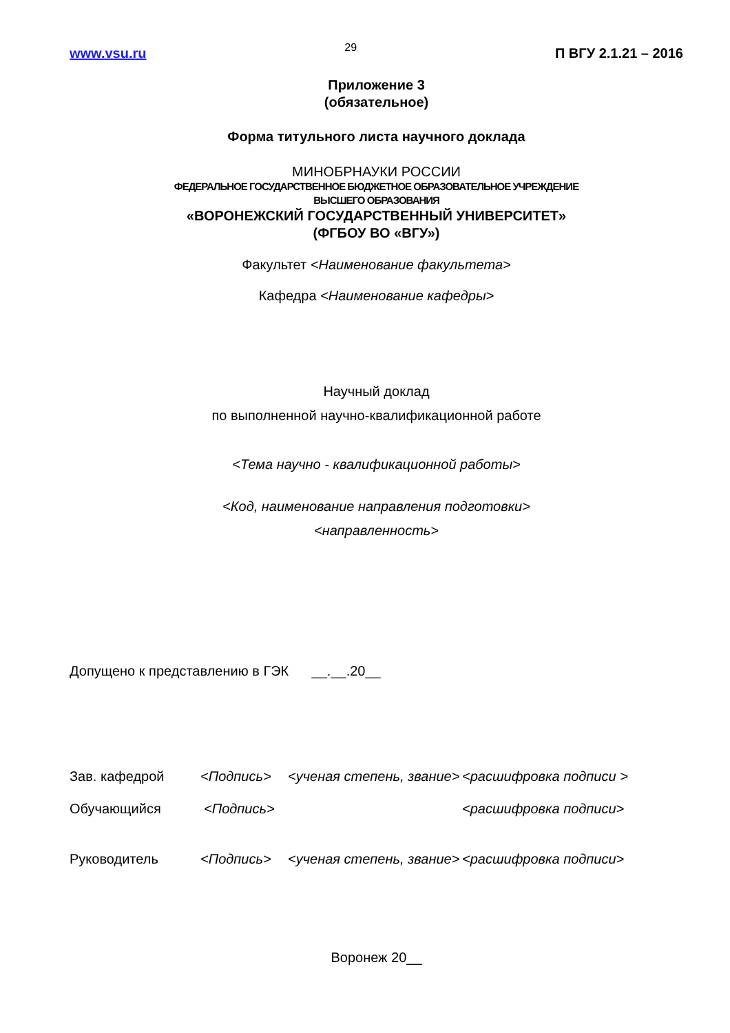www.vsu.ru 29 П ВГУ 2.1.21 – 2016
Приложение 3
(обязательное)
Форма титульного листа научного доклада
МИНОБРНАУКИ РОССИИ
ФЕДЕРАЛЬНОЕ ГОСУДАРСТВЕННОЕ БЮДЖЕТНОЕ ОБРАЗОВАТЕЛЬНОЕ УЧРЕЖДЕНИЕ
ВЫСШЕГО ОБРАЗОВАНИЯ
«ВОРОНЕЖСКИЙ ГОСУДАРСТВЕННЫЙ УНИВЕРСИТЕТ»
(ФГБОУ ВО «ВГУ»)
Факультет <Наименование факультета>
Кафедра <Наименование кафедры>
Научный доклад
по выполненной научно-квалификационной работе
<Тема научно - квалификационной работы>
<Код, наименование направления подготовки>
<направленность>
Допущено к представлению в ГЭК __.__.20__
Зав. кафедрой <Подпись> <ученая степень, звание> <расшифровка подписи >
Обучающийся <Подпись> <расшифровка подписи>
Руководитель <Подпись> <ученая степень, звание> <расшифровка подписи>
Воронеж 20__